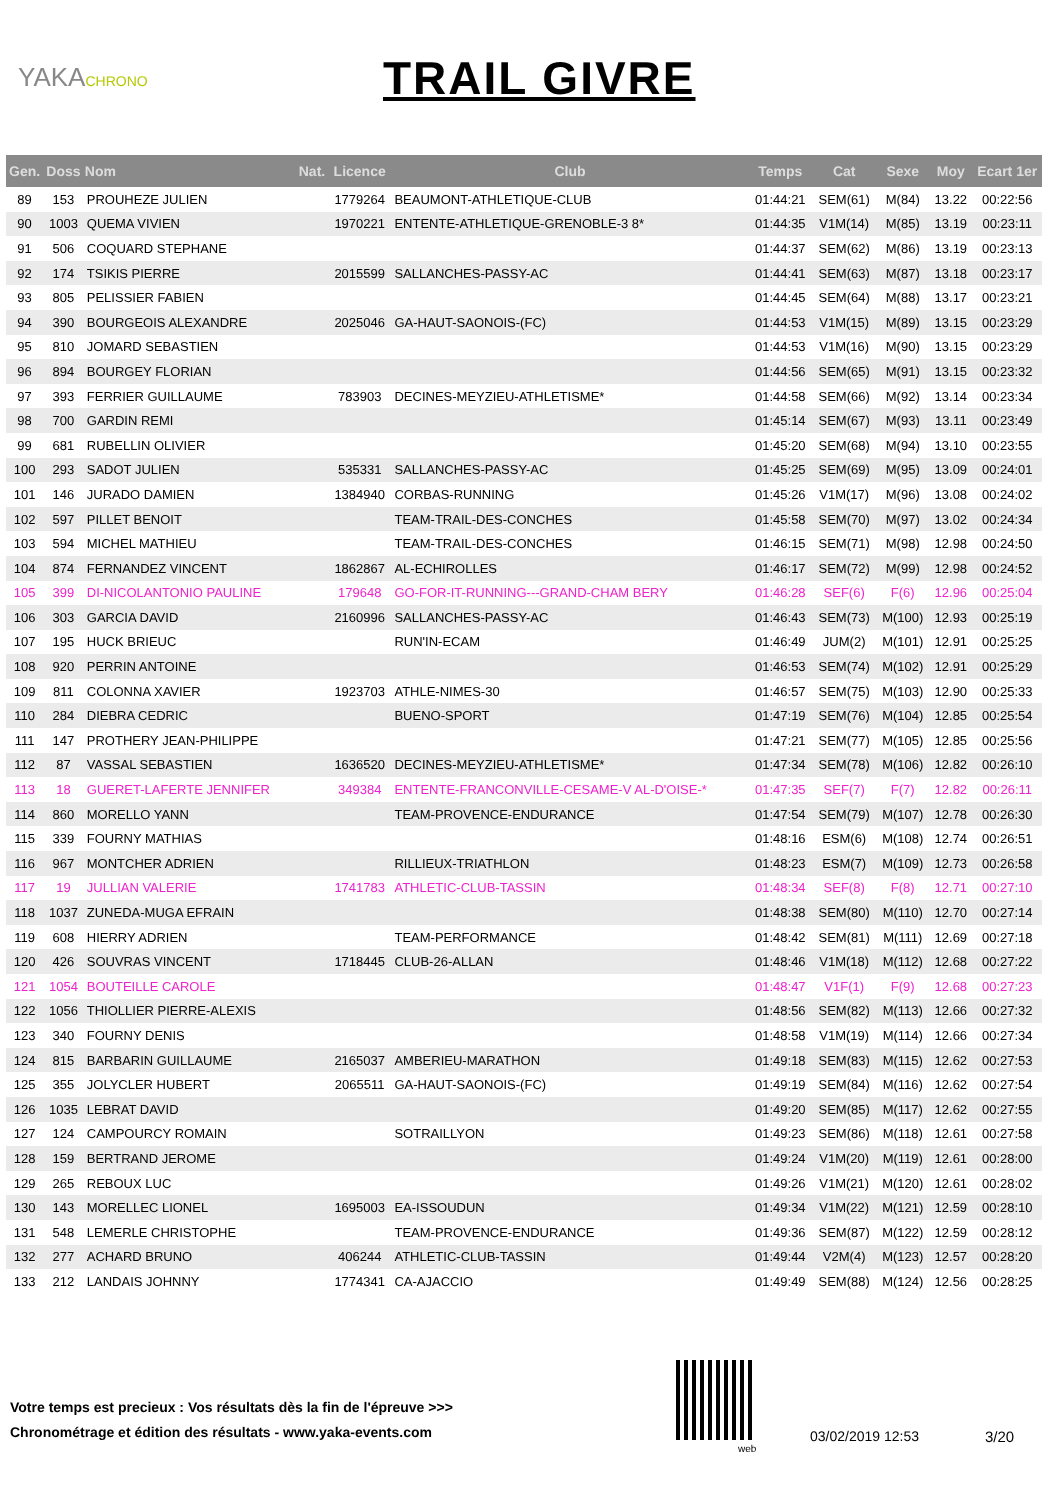YAKACHRONO
TRAIL GIVRE
| Gen. | Doss | Nom | Nat. | Licence | Club | Temps | Cat | Sexe | Moy | Ecart 1er |
| --- | --- | --- | --- | --- | --- | --- | --- | --- | --- | --- |
| 89 | 153 | PROUHEZE JULIEN | | 1779264 | BEAUMONT-ATHLETIQUE-CLUB | 01:44:21 | SEM(61) | M(84) | 13.22 | 00:22:56 |
| 90 | 1003 | QUEMA VIVIEN | | 1970221 | ENTENTE-ATHLETIQUE-GRENOBLE-3 8* | 01:44:35 | V1M(14) | M(85) | 13.19 | 00:23:11 |
| 91 | 506 | COQUARD STEPHANE | | | | 01:44:37 | SEM(62) | M(86) | 13.19 | 00:23:13 |
| 92 | 174 | TSIKIS PIERRE | | 2015599 | SALLANCHES-PASSY-AC | 01:44:41 | SEM(63) | M(87) | 13.18 | 00:23:17 |
| 93 | 805 | PELISSIER FABIEN | | | | 01:44:45 | SEM(64) | M(88) | 13.17 | 00:23:21 |
| 94 | 390 | BOURGEOIS ALEXANDRE | | 2025046 | GA-HAUT-SAONOIS-(FC) | 01:44:53 | V1M(15) | M(89) | 13.15 | 00:23:29 |
| 95 | 810 | JOMARD SEBASTIEN | | | | 01:44:53 | V1M(16) | M(90) | 13.15 | 00:23:29 |
| 96 | 894 | BOURGEY FLORIAN | | | | 01:44:56 | SEM(65) | M(91) | 13.15 | 00:23:32 |
| 97 | 393 | FERRIER GUILLAUME | | 783903 | DECINES-MEYZIEU-ATHLETISME* | 01:44:58 | SEM(66) | M(92) | 13.14 | 00:23:34 |
| 98 | 700 | GARDIN REMI | | | | 01:45:14 | SEM(67) | M(93) | 13.11 | 00:23:49 |
| 99 | 681 | RUBELLIN OLIVIER | | | | 01:45:20 | SEM(68) | M(94) | 13.10 | 00:23:55 |
| 100 | 293 | SADOT JULIEN | | 535331 | SALLANCHES-PASSY-AC | 01:45:25 | SEM(69) | M(95) | 13.09 | 00:24:01 |
| 101 | 146 | JURADO DAMIEN | | 1384940 | CORBAS-RUNNING | 01:45:26 | V1M(17) | M(96) | 13.08 | 00:24:02 |
| 102 | 597 | PILLET BENOIT | | | TEAM-TRAIL-DES-CONCHES | 01:45:58 | SEM(70) | M(97) | 13.02 | 00:24:34 |
| 103 | 594 | MICHEL MATHIEU | | | TEAM-TRAIL-DES-CONCHES | 01:46:15 | SEM(71) | M(98) | 12.98 | 00:24:50 |
| 104 | 874 | FERNANDEZ VINCENT | | 1862867 | AL-ECHIROLLES | 01:46:17 | SEM(72) | M(99) | 12.98 | 00:24:52 |
| 105 | 399 | DI-NICOLANTONIO PAULINE | | 179648 | GO-FOR-IT-RUNNING---GRAND-CHAM BERY | 01:46:28 | SEF(6) | F(6) | 12.96 | 00:25:04 |
| 106 | 303 | GARCIA DAVID | | 2160996 | SALLANCHES-PASSY-AC | 01:46:43 | SEM(73) | M(100) | 12.93 | 00:25:19 |
| 107 | 195 | HUCK BRIEUC | | | RUN'IN-ECAM | 01:46:49 | JUM(2) | M(101) | 12.91 | 00:25:25 |
| 108 | 920 | PERRIN ANTOINE | | | | 01:46:53 | SEM(74) | M(102) | 12.91 | 00:25:29 |
| 109 | 811 | COLONNA XAVIER | | 1923703 | ATHLE-NIMES-30 | 01:46:57 | SEM(75) | M(103) | 12.90 | 00:25:33 |
| 110 | 284 | DIEBRA CEDRIC | | | BUENO-SPORT | 01:47:19 | SEM(76) | M(104) | 12.85 | 00:25:54 |
| 111 | 147 | PROTHERY JEAN-PHILIPPE | | | | 01:47:21 | SEM(77) | M(105) | 12.85 | 00:25:56 |
| 112 | 87 | VASSAL SEBASTIEN | | 1636520 | DECINES-MEYZIEU-ATHLETISME* | 01:47:34 | SEM(78) | M(106) | 12.82 | 00:26:10 |
| 113 | 18 | GUERET-LAFERTE JENNIFER | | 349384 | ENTENTE-FRANCONVILLE-CESAME-V AL-D'OISE-* | 01:47:35 | SEF(7) | F(7) | 12.82 | 00:26:11 |
| 114 | 860 | MORELLO YANN | | | TEAM-PROVENCE-ENDURANCE | 01:47:54 | SEM(79) | M(107) | 12.78 | 00:26:30 |
| 115 | 339 | FOURNY MATHIAS | | | | 01:48:16 | ESM(6) | M(108) | 12.74 | 00:26:51 |
| 116 | 967 | MONTCHER ADRIEN | | | RILLIEUX-TRIATHLON | 01:48:23 | ESM(7) | M(109) | 12.73 | 00:26:58 |
| 117 | 19 | JULLIAN VALERIE | | 1741783 | ATHLETIC-CLUB-TASSIN | 01:48:34 | SEF(8) | F(8) | 12.71 | 00:27:10 |
| 118 | 1037 | ZUNEDA-MUGA EFRAIN | | | | 01:48:38 | SEM(80) | M(110) | 12.70 | 00:27:14 |
| 119 | 608 | HIERRY ADRIEN | | | TEAM-PERFORMANCE | 01:48:42 | SEM(81) | M(111) | 12.69 | 00:27:18 |
| 120 | 426 | SOUVRAS VINCENT | | 1718445 | CLUB-26-ALLAN | 01:48:46 | V1M(18) | M(112) | 12.68 | 00:27:22 |
| 121 | 1054 | BOUTEILLE CAROLE | | | | 01:48:47 | V1F(1) | F(9) | 12.68 | 00:27:23 |
| 122 | 1056 | THIOLLIER PIERRE-ALEXIS | | | | 01:48:56 | SEM(82) | M(113) | 12.66 | 00:27:32 |
| 123 | 340 | FOURNY DENIS | | | | 01:48:58 | V1M(19) | M(114) | 12.66 | 00:27:34 |
| 124 | 815 | BARBARIN GUILLAUME | | 2165037 | AMBERIEU-MARATHON | 01:49:18 | SEM(83) | M(115) | 12.62 | 00:27:53 |
| 125 | 355 | JOLYCLER HUBERT | | 2065511 | GA-HAUT-SAONOIS-(FC) | 01:49:19 | SEM(84) | M(116) | 12.62 | 00:27:54 |
| 126 | 1035 | LEBRAT DAVID | | | | 01:49:20 | SEM(85) | M(117) | 12.62 | 00:27:55 |
| 127 | 124 | CAMPOURCY ROMAIN | | | SOTRAILLYON | 01:49:23 | SEM(86) | M(118) | 12.61 | 00:27:58 |
| 128 | 159 | BERTRAND JEROME | | | | 01:49:24 | V1M(20) | M(119) | 12.61 | 00:28:00 |
| 129 | 265 | REBOUX LUC | | | | 01:49:26 | V1M(21) | M(120) | 12.61 | 00:28:02 |
| 130 | 143 | MORELLEC LIONEL | | 1695003 | EA-ISSOUDUN | 01:49:34 | V1M(22) | M(121) | 12.59 | 00:28:10 |
| 131 | 548 | LEMERLE CHRISTOPHE | | | TEAM-PROVENCE-ENDURANCE | 01:49:36 | SEM(87) | M(122) | 12.59 | 00:28:12 |
| 132 | 277 | ACHARD BRUNO | | 406244 | ATHLETIC-CLUB-TASSIN | 01:49:44 | V2M(4) | M(123) | 12.57 | 00:28:20 |
| 133 | 212 | LANDAIS JOHNNY | | 1774341 | CA-AJACCIO | 01:49:49 | SEM(88) | M(124) | 12.56 | 00:28:25 |
Votre temps est precieux : Vos résultats dès la fin de l'épreuve >>>
Chronométrage et édition des résultats - www.yaka-events.com
web
03/02/2019 12:53 3/20